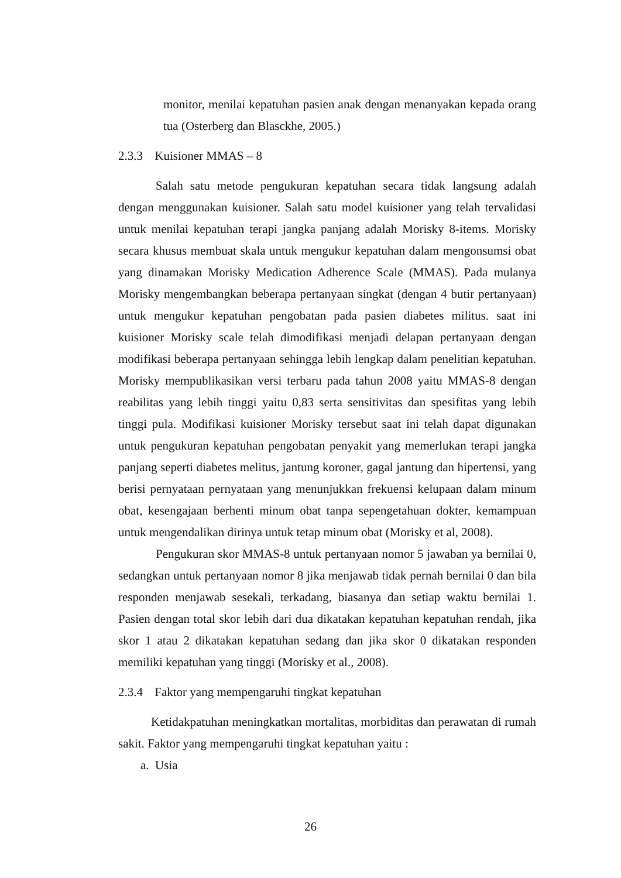monitor, menilai kepatuhan pasien anak dengan menanyakan kepada orang tua (Osterberg dan Blasckhe, 2005.)
2.3.3 Kuisioner MMAS – 8
Salah satu metode pengukuran kepatuhan secara tidak langsung adalah dengan menggunakan kuisioner. Salah satu model kuisioner yang telah tervalidasi untuk menilai kepatuhan terapi jangka panjang adalah Morisky 8-items. Morisky secara khusus membuat skala untuk mengukur kepatuhan dalam mengonsumsi obat yang dinamakan Morisky Medication Adherence Scale (MMAS). Pada mulanya Morisky mengembangkan beberapa pertanyaan singkat (dengan 4 butir pertanyaan) untuk mengukur kepatuhan pengobatan pada pasien diabetes militus. saat ini kuisioner Morisky scale telah dimodifikasi menjadi delapan pertanyaan dengan modifikasi beberapa pertanyaan sehingga lebih lengkap dalam penelitian kepatuhan. Morisky mempublikasikan versi terbaru pada tahun 2008 yaitu MMAS-8 dengan reabilitas yang lebih tinggi yaitu 0,83 serta sensitivitas dan spesifitas yang lebih tinggi pula. Modifikasi kuisioner Morisky tersebut saat ini telah dapat digunakan untuk pengukuran kepatuhan pengobatan penyakit yang memerlukan terapi jangka panjang seperti diabetes melitus, jantung koroner, gagal jantung dan hipertensi, yang berisi pernyataan pernyataan yang menunjukkan frekuensi kelupaan dalam minum obat, kesengajaan berhenti minum obat tanpa sepengetahuan dokter, kemampuan untuk mengendalikan dirinya untuk tetap minum obat (Morisky et al, 2008).
Pengukuran skor MMAS-8 untuk pertanyaan nomor 5 jawaban ya bernilai 0, sedangkan untuk pertanyaan nomor 8 jika menjawab tidak pernah bernilai 0 dan bila responden menjawab sesekali, terkadang, biasanya dan setiap waktu bernilai 1. Pasien dengan total skor lebih dari dua dikatakan kepatuhan kepatuhan rendah, jika skor 1 atau 2 dikatakan kepatuhan sedang dan jika skor 0 dikatakan responden memiliki kepatuhan yang tinggi (Morisky et al., 2008).
2.3.4 Faktor yang mempengaruhi tingkat kepatuhan
Ketidakpatuhan meningkatkan mortalitas, morbiditas dan perawatan di rumah sakit. Faktor yang mempengaruhi tingkat kepatuhan yaitu :
a. Usia
26